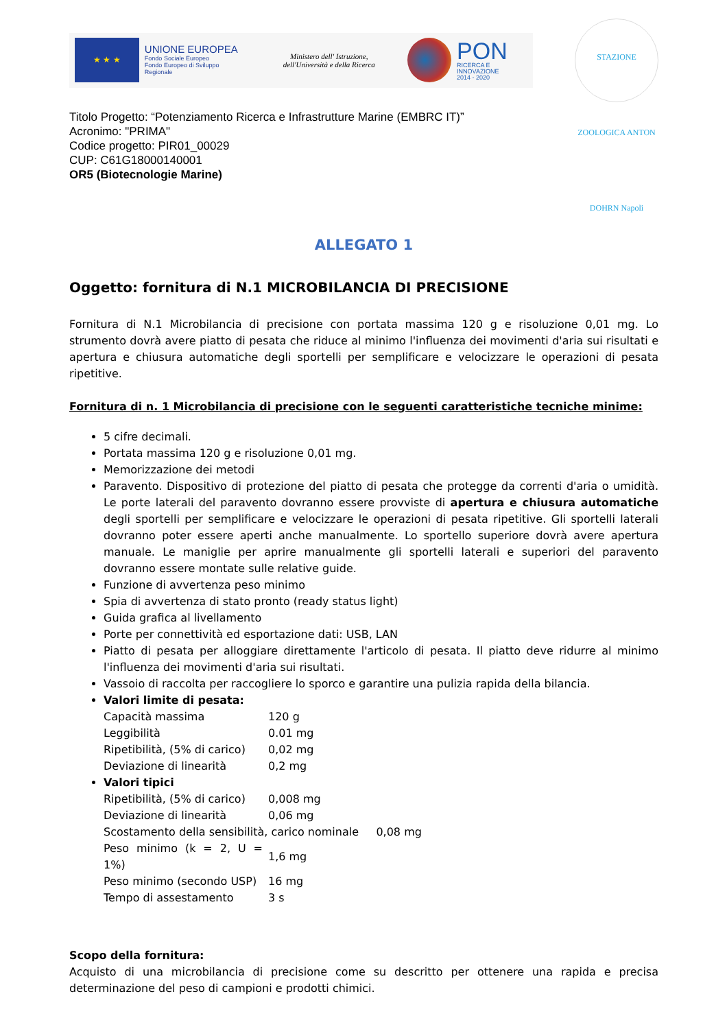★ ★ ★
UNIONE EUROPEA
Fondo Sociale Europeo
Fondo Europeo di Sviluppo Regionale
Ministero dell' Istruzione, dell'Università e della Ricerca
PON
RICERCA E INNOVAZIONE
2014 - 2020
STAZIONE ZOOLOGICA ANTON DOHRN Napoli
Titolo Progetto: “Potenziamento Ricerca e Infrastrutture Marine (EMBRC IT)”
Acronimo: "PRIMA"
Codice progetto: PIR01_00029
CUP: C61G18000140001
OR5 (Biotecnologie Marine)
ALLEGATO 1
Oggetto: fornitura di N.1 MICROBILANCIA DI PRECISIONE
Fornitura di N.1 Microbilancia di precisione con portata massima 120 g e risoluzione 0,01 mg. Lo strumento dovrà avere piatto di pesata che riduce al minimo l'influenza dei movimenti d'aria sui risultati e apertura e chiusura automatiche degli sportelli per semplificare e velocizzare le operazioni di pesata ripetitive.
Fornitura di n. 1 Microbilancia di precisione con le seguenti caratteristiche tecniche minime:
5 cifre decimali.
Portata massima 120 g e risoluzione 0,01 mg.
Memorizzazione dei metodi
Paravento. Dispositivo di protezione del piatto di pesata che protegge da correnti d'aria o umidità. Le porte laterali del paravento dovranno essere provviste di apertura e chiusura automatiche degli sportelli per semplificare e velocizzare le operazioni di pesata ripetitive. Gli sportelli laterali dovranno poter essere aperti anche manualmente. Lo sportello superiore dovrà avere apertura manuale. Le maniglie per aprire manualmente gli sportelli laterali e superiori del paravento dovranno essere montate sulle relative guide.
Funzione di avvertenza peso minimo
Spia di avvertenza di stato pronto (ready status light)
Guida grafica al livellamento
Porte per connettività ed esportazione dati: USB, LAN
Piatto di pesata per alloggiare direttamente l'articolo di pesata. Il piatto deve ridurre al minimo l'influenza dei movimenti d'aria sui risultati.
Vassoio di raccolta per raccogliere lo sporco e garantire una pulizia rapida della bilancia.
Valori limite di pesata:
| Capacità massima | 120 g |
| Leggibilità | 0.01 mg |
| Ripetibilità, (5% di carico) | 0,02 mg |
| Deviazione di linearità | 0,2 mg |
Valori tipici
| Ripetibilità, (5% di carico) | 0,008 mg |
| Deviazione di linearità | 0,06 mg |
| Scostamento della sensibilità, carico nominale 0,08 mg | |
| Peso minimo (k = 2, U = 1%) | 1,6 mg |
| Peso minimo (secondo USP) | 16 mg |
| Tempo di assestamento | 3 s |
Scopo della fornitura:
Acquisto di una microbilancia di precisione come su descritto per ottenere una rapida e precisa determinazione del peso di campioni e prodotti chimici.